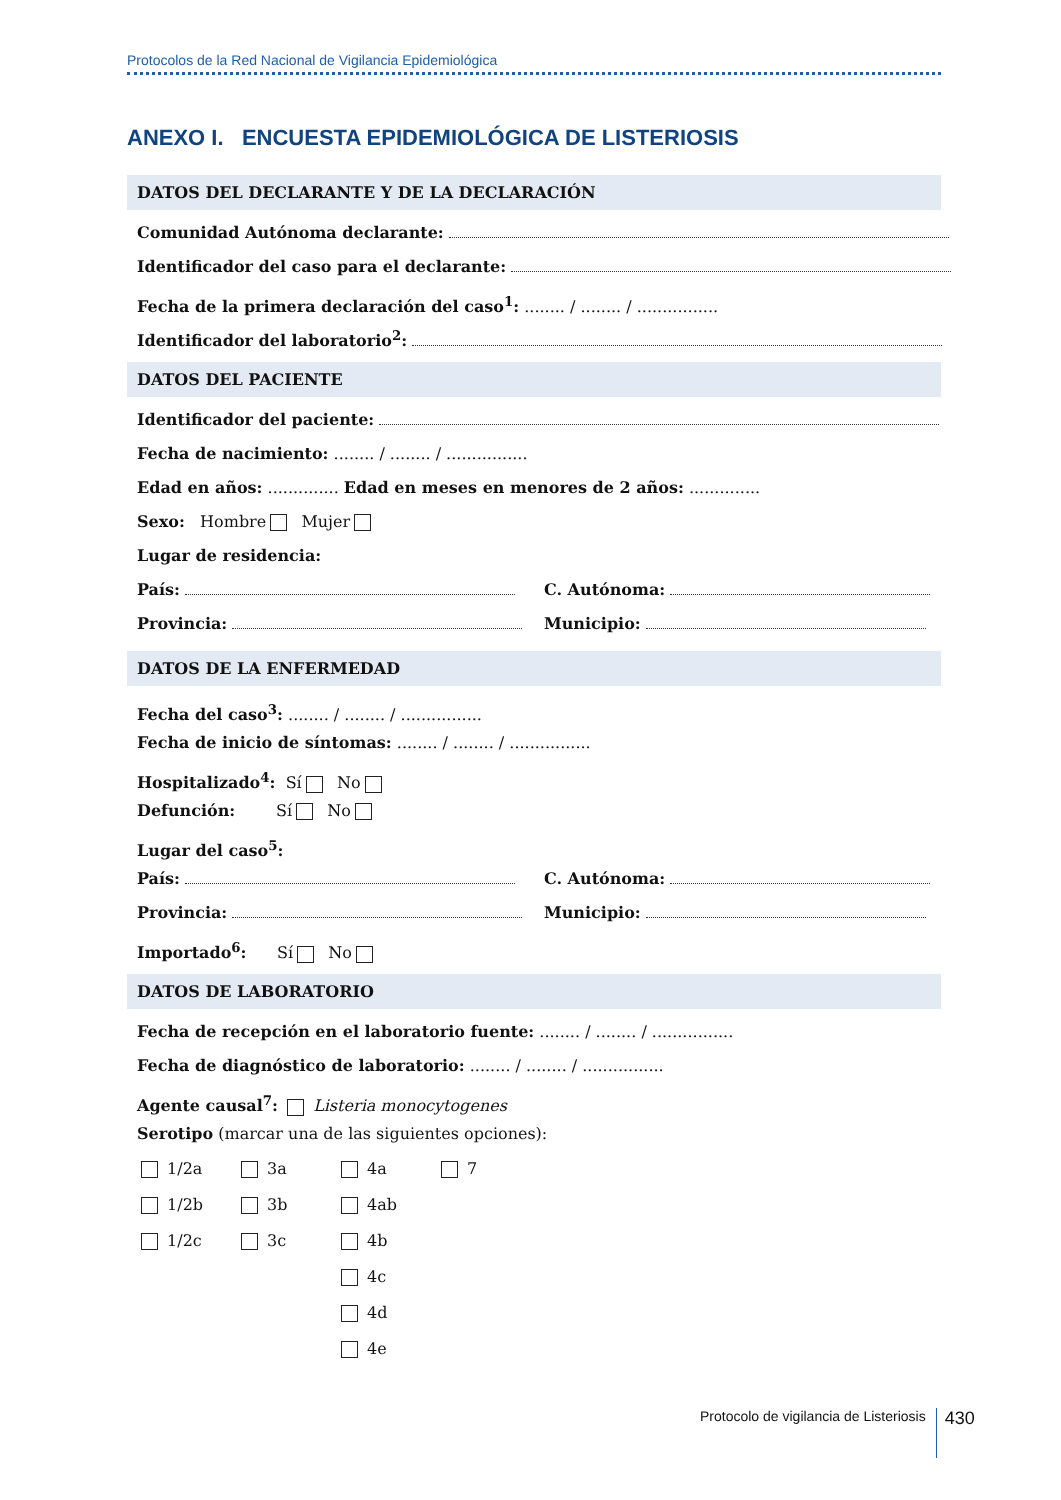Protocolos de la Red Nacional de Vigilancia Epidemiológica
ANEXO I. ENCUESTA EPIDEMIOLÓGICA DE LISTERIOSIS
DATOS DEL DECLARANTE Y DE LA DECLARACIÓN
Comunidad Autónoma declarante:
Identificador del caso para el declarante:
Fecha de la primera declaración del caso<sup>1</sup>: ........ / ........ / ................
Identificador del laboratorio<sup>2</sup>:
DATOS DEL PACIENTE
Identificador del paciente:
Fecha de nacimiento: ........ / ........ / ................
Edad en años: .............. Edad en meses en menores de 2 años: ..............
Sexo: Hombre Mujer
Lugar de residencia:
País: C. Autónoma:
Provincia: Municipio:
DATOS DE LA ENFERMEDAD
Fecha del caso<sup>3</sup>: ........ / ........ / ................
Fecha de inicio de síntomas: ........ / ........ / ................
Hospitalizado<sup>4</sup>: Sí No
Defunción: Sí No
Lugar del caso<sup>5</sup>:
País: C. Autónoma:
Provincia: Municipio:
Importado<sup>6</sup>: Sí No
DATOS DE LABORATORIO
Fecha de recepción en el laboratorio fuente: ........ / ........ / ................
Fecha de diagnóstico de laboratorio: ........ / ........ / ................
Agente causal<sup>7</sup>: Listeria monocytogenes
Serotipo (marcar una de las siguientes opciones):
1/2a
3a
4a
7
1/2b
3b
4ab
1/2c
3c
4b
4c
4d
4e
Protocolo de vigilancia de Listeriosis 430